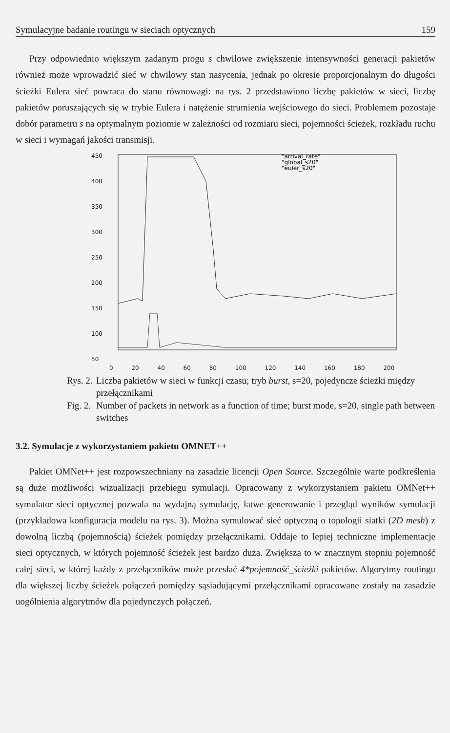Symulacyjne badanie routingu w sieciach optycznych 159
Przy odpowiednio większym zadanym progu s chwilowe zwiększenie intensywności generacji pakietów również może wprowadzić sieć w chwilowy stan nasycenia, jednak po okresie proporcjonalnym do długości ścieżki Eulera sieć powraca do stanu równowagi: na rys. 2 przedstawiono liczbę pakietów w sieci, liczbę pakietów poruszających się w trybie Eulera i natężenie strumienia wejściowego do sieci. Problemem pozostaje dobór parametru s na optymalnym poziomie w zależności od rozmiaru sieci, pojemności ścieżek, rozkładu ruchu w sieci i wymagań jakości transmisji.
450
400
350
300
250
200
150
100
50
"arrival_rate"
"global_s20"
"euler_s20"
0 20 40 60 80 100 120 140 160 180 200
Rys. 2. Liczba pakietów w sieci w funkcji czasu; tryb burst, s=20, pojedyncze ścieżki między przełącznikami Fig. 2. Number of packets in network as a function of time; burst mode, s=20, single path between switches
3.2. Symulacje z wykorzystaniem pakietu OMNET++
Pakiet OMNet++ jest rozpowszechniany na zasadzie licencji Open Source. Szczególnie warte podkreślenia są duże możliwości wizualizacji przebiegu symulacji. Opracowany z wykorzystaniem pakietu OMNet++ symulator sieci optycznej pozwala na wydajną symulację, łatwe generowanie i przegląd wyników symulacji (przykładowa konfiguracja modelu na rys. 3). Można symulować sieć optyczną o topologii siatki (2D mesh) z dowolną liczbą (pojemnością) ścieżek pomiędzy przełącznikami. Oddaje to lepiej techniczne implementacje sieci optycznych, w których pojemność ścieżek jest bardzo duża. Zwiększa to w znacznym stopniu pojemność całej sieci, w której każdy z przełączników może przesłać 4*pojemność_ścieżki pakietów. Algorytmy routingu dla większej liczby ścieżek połączeń pomiędzy sąsiadującymi przełącznikami opracowane zostały na zasadzie uogólnienia algorytmów dla pojedynczych połączeń.